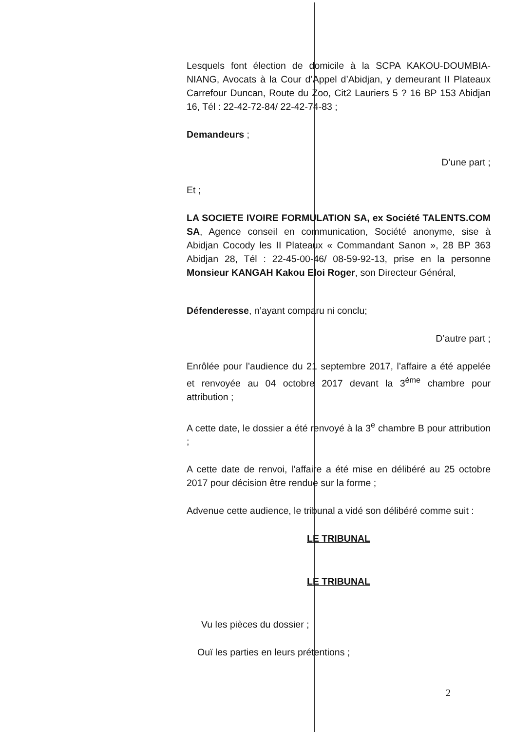Lesquels font élection de domicile à la SCPA KAKOU-DOUMBIA-NIANG, Avocats à la Cour d’Appel d’Abidjan, y demeurant II Plateaux Carrefour Duncan, Route du Zoo, Cit2 Lauriers 5 ? 16 BP 153 Abidjan 16, Tél : 22-42-72-84/ 22-42-74-83 ;
Demandeurs ;
D’une part ;
Et ;
LA SOCIETE IVOIRE FORMULATION SA, ex Société TALENTS.COM SA, Agence conseil en communication, Société anonyme, sise à Abidjan Cocody les II Plateaux « Commandant Sanon », 28 BP 363 Abidjan 28, Tél : 22-45-00-46/ 08-59-92-13, prise en la personne Monsieur KANGAH Kakou Eloi Roger, son Directeur Général,
Défenderesse, n’ayant comparu ni conclu;
D’autre part ;
Enrôlée pour l’audience du 21 septembre 2017, l’affaire a été appelée et renvoyée au 04 octobre 2017 devant la 3<sup>ème</sup> chambre pour attribution ;
A cette date, le dossier a été renvoyé à la 3<sup>e</sup> chambre B pour attribution ;
A cette date de renvoi, l’affaire a été mise en délibéré au 25 octobre 2017 pour décision être rendue sur la forme ;
Advenue cette audience, le tribunal a vidé son délibéré comme suit :
LE TRIBUNAL
LE TRIBUNAL
Vu les pièces du dossier ;
Ouï les parties en leurs prétentions ;
2